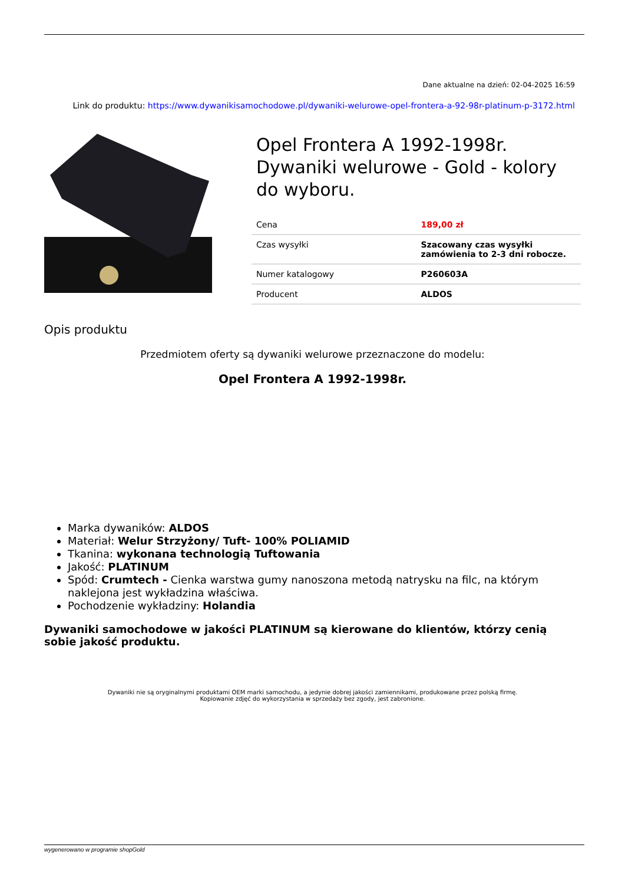Dane aktualne na dzień: 02-04-2025 16:59
Link do produktu: https://www.dywanikisamochodowe.pl/dywaniki-welurowe-opel-frontera-a-92-98r-platinum-p-3172.html
Opel Frontera A 1992-1998r. Dywaniki welurowe - Gold - kolory do wyboru.
| Cena | 189,00 zł |
| Czas wysyłki | Szacowany czas wysyłki zamówienia to 2-3 dni robocze. |
| Numer katalogowy | P260603A |
| Producent | ALDOS |
Opis produktu
Przedmiotem oferty są dywaniki welurowe przeznaczone do modelu:
Opel Frontera A 1992-1998r.
Marka dywaników: ALDOS
Materiał: Welur Strzyżony/ Tuft- 100% POLIAMID
Tkanina: wykonana technologią Tuftowania
Jakość: PLATINUM
Spód: Crumtech - Cienka warstwa gumy nanoszona metodą natrysku na filc, na którym naklejona jest wykładzina właściwa.
Pochodzenie wykładziny: Holandia
Dywaniki samochodowe w jakości PLATINUM są kierowane do klientów, którzy cenią sobie jakość produktu.
Dywaniki nie są oryginalnymi produktami OEM marki samochodu, a jedynie dobrej jakości zamiennikami, produkowane przez polską firmę.
Kopiowanie zdjęć do wykorzystania w sprzedaży bez zgody, jest zabronione.
wygenerowano w programie shopGold